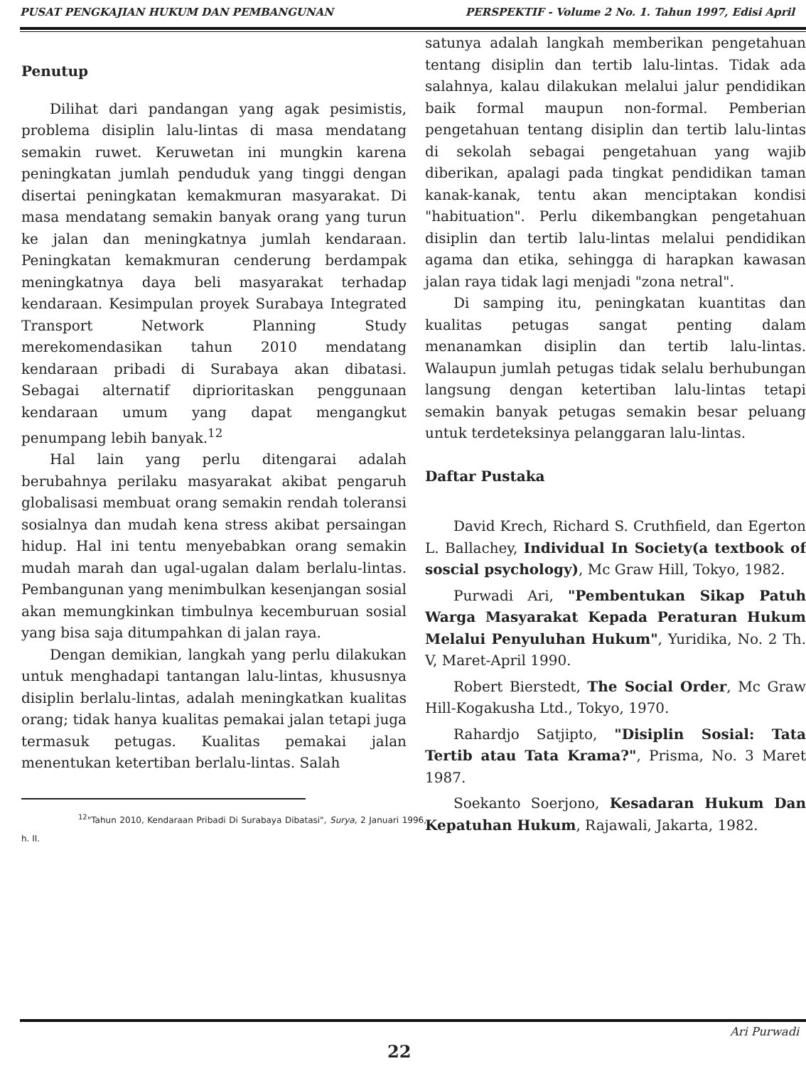PUSAT PENGKAJIAN HUKUM DAN PEMBANGUNAN PERSPEKTIF - Volume 2 No. 1. Tahun 1997, Edisi April
Penutup
Dilihat dari pandangan yang agak pesimistis, problema disiplin lalu-lintas di masa mendatang semakin ruwet. Keruwetan ini mungkin karena peningkatan jumlah penduduk yang tinggi dengan disertai peningkatan kemakmuran masyarakat. Di masa mendatang semakin banyak orang yang turun ke jalan dan meningkatnya jumlah kendaraan. Peningkatan kemakmuran cenderung berdampak meningkatnya daya beli masyarakat terhadap kendaraan. Kesimpulan proyek Surabaya Integrated Transport Network Planning Study merekomendasikan tahun 2010 mendatang kendaraan pribadi di Surabaya akan dibatasi. Sebagai alternatif diprioritaskan penggunaan kendaraan umum yang dapat mengangkut penumpang lebih banyak.<sup>12</sup>
Hal lain yang perlu ditengarai adalah berubahnya perilaku masyarakat akibat pengaruh globalisasi membuat orang semakin rendah toleransi sosialnya dan mudah kena stress akibat persaingan hidup. Hal ini tentu menyebabkan orang semakin mudah marah dan ugal-ugalan dalam berlalu-lintas. Pembangunan yang menimbulkan kesenjangan sosial akan memungkinkan timbulnya kecemburuan sosial yang bisa saja ditumpahkan di jalan raya.
Dengan demikian, langkah yang perlu dilakukan untuk menghadapi tantangan lalu-lintas, khususnya disiplin berlalu-lintas, adalah meningkatkan kualitas orang; tidak hanya kualitas pemakai jalan tetapi juga termasuk petugas. Kualitas pemakai jalan menentukan ketertiban berlalu-lintas. Salah
<sup>12</sup> "Tahun 2010, Kendaraan Pribadi Di Surabaya Dibatasi", Surya, 2 Januari 1996, h. II.
satunya adalah langkah memberikan pengetahuan tentang disiplin dan tertib lalu-lintas. Tidak ada salahnya, kalau dilakukan melalui jalur pendidikan baik formal maupun non-formal. Pemberian pengetahuan tentang disiplin dan tertib lalu-lintas di sekolah sebagai pengetahuan yang wajib diberikan, apalagi pada tingkat pendidikan taman kanak-kanak, tentu akan menciptakan kondisi "habituation". Perlu dikembangkan pengetahuan disiplin dan tertib lalu-lintas melalui pendidikan agama dan etika, sehingga di harapkan kawasan jalan raya tidak lagi menjadi "zona netral".
Di samping itu, peningkatan kuantitas dan kualitas petugas sangat penting dalam menanamkan disiplin dan tertib lalu-lintas. Walaupun jumlah petugas tidak selalu berhubungan langsung dengan ketertiban lalu-lintas tetapi semakin banyak petugas semakin besar peluang untuk terdeteksinya pelanggaran lalu-lintas.
Daftar Pustaka
David Krech, Richard S. Cruthfield, dan Egerton L. Ballachey, Individual In Society(a textbook of soscial psychology), Mc Graw Hill, Tokyo, 1982.
Purwadi Ari, "Pembentukan Sikap Patuh Warga Masyarakat Kepada Peraturan Hukum Melalui Penyuluhan Hukum", Yuridika, No. 2 Th. V, Maret-April 1990.
Robert Bierstedt, The Social Order, Mc Graw Hill-Kogakusha Ltd., Tokyo, 1970.
Rahardjo Satjipto, "Disiplin Sosial: Tata Tertib atau Tata Krama?", Prisma, No. 3 Maret 1987.
Soekanto Soerjono, Kesadaran Hukum Dan Kepatuhan Hukum, Rajawali, Jakarta, 1982.
Ari Purwadi
22